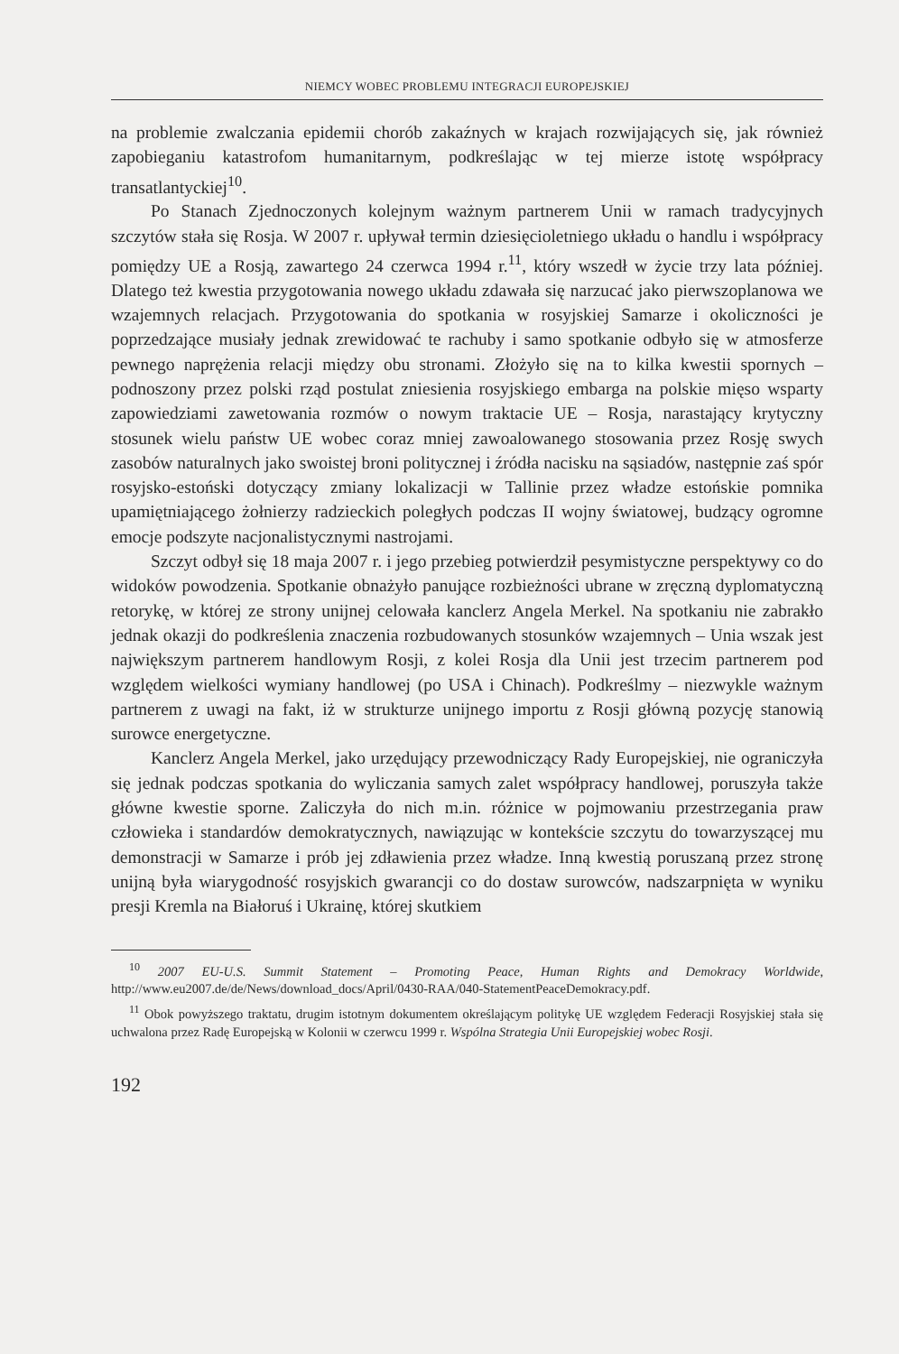NIEMCY WOBEC PROBLEMU INTEGRACJI EUROPEJSKIEJ
na problemie zwalczania epidemii chorób zakaźnych w krajach rozwijających się, jak również zapobieganiu katastrofom humanitarnym, podkreślając w tej mierze istotę współpracy transatlantyckiej<sup>10</sup>.
Po Stanach Zjednoczonych kolejnym ważnym partnerem Unii w ramach tradycyjnych szczytów stała się Rosja. W 2007 r. upływał termin dziesięcioletniego układu o handlu i współpracy pomiędzy UE a Rosją, zawartego 24 czerwca 1994 r.<sup>11</sup>, który wszedł w życie trzy lata później. Dlatego też kwestia przygotowania nowego układu zdawała się narzucać jako pierwszoplanowa we wzajemnych relacjach. Przygotowania do spotkania w rosyjskiej Samarze i okoliczności je poprzedzające musiały jednak zrewidować te rachuby i samo spotkanie odbyło się w atmosferze pewnego naprężenia relacji między obu stronami. Złożyło się na to kilka kwestii spornych – podnoszony przez polski rząd postulat zniesienia rosyjskiego embarga na polskie mięso wsparty zapowiedziami zawetowania rozmów o nowym traktacie UE – Rosja, narastający krytyczny stosunek wielu państw UE wobec coraz mniej zawoalowanego stosowania przez Rosję swych zasobów naturalnych jako swoistej broni politycznej i źródła nacisku na sąsiadów, następnie zaś spór rosyjsko-estoński dotyczący zmiany lokalizacji w Tallinie przez władze estońskie pomnika upamiętniającego żołnierzy radzieckich poległych podczas II wojny światowej, budzący ogromne emocje podszyte nacjonalistycznymi nastrojami.
Szczyt odbył się 18 maja 2007 r. i jego przebieg potwierdził pesymistyczne perspektywy co do widoków powodzenia. Spotkanie obnażyło panujące rozbieżności ubrane w zręczną dyplomatyczną retorykę, w której ze strony unijnej celowała kanclerz Angela Merkel. Na spotkaniu nie zabrakło jednak okazji do podkreślenia znaczenia rozbudowanych stosunków wzajemnych – Unia wszak jest największym partnerem handlowym Rosji, z kolei Rosja dla Unii jest trzecim partnerem pod względem wielkości wymiany handlowej (po USA i Chinach). Podkreślmy – niezwykle ważnym partnerem z uwagi na fakt, iż w strukturze unijnego importu z Rosji główną pozycję stanowią surowce energetyczne.
Kanclerz Angela Merkel, jako urzędujący przewodniczący Rady Europejskiej, nie ograniczyła się jednak podczas spotkania do wyliczania samych zalet współpracy handlowej, poruszyła także główne kwestie sporne. Zaliczyła do nich m.in. różnice w pojmowaniu przestrzegania praw człowieka i standardów demokratycznych, nawiązując w kontekście szczytu do towarzyszącej mu demonstracji w Samarze i prób jej zdławienia przez władze. Inną kwestią poruszaną przez stronę unijną była wiarygodność rosyjskich gwarancji co do dostaw surowców, nadszarpnięta w wyniku presji Kremla na Białoruś i Ukrainę, której skutkiem
<sup>10</sup> 2007 EU-U.S. Summit Statement – Promoting Peace, Human Rights and Demokracy Worldwide, http://www.eu2007.de/de/News/download_docs/April/0430-RAA/040-StatementPeaceDemokracy.pdf.
<sup>11</sup> Obok powyższego traktatu, drugim istotnym dokumentem określającym politykę UE względem Federacji Rosyjskiej stała się uchwalona przez Radę Europejską w Kolonii w czerwcu 1999 r. Wspólna Strategia Unii Europejskiej wobec Rosji.
192